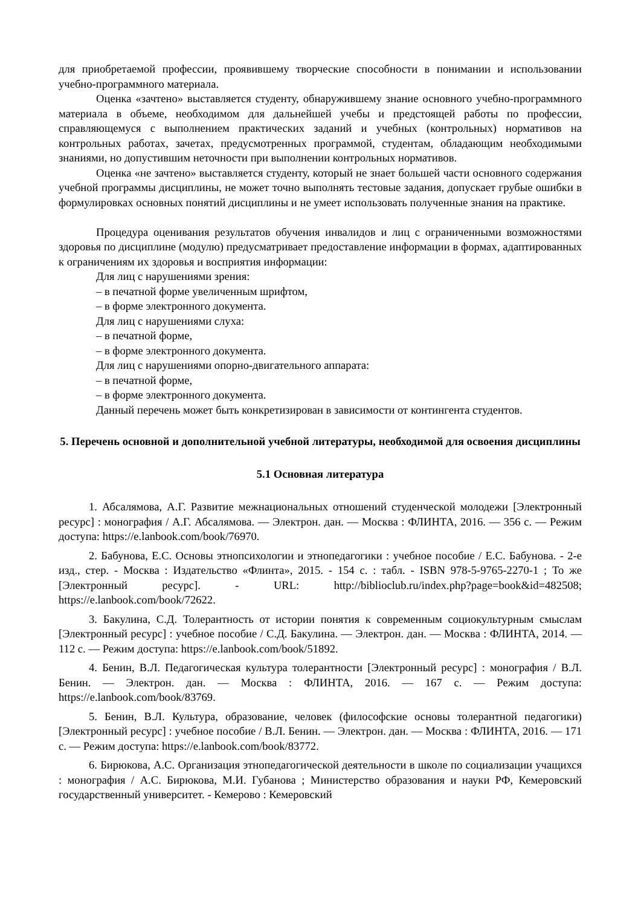для приобретаемой профессии, проявившему творческие способности в понимании и использовании учебно-программного материала.
Оценка «зачтено» выставляется студенту, обнаружившему знание основного учебно-программного материала в объеме, необходимом для дальнейшей учебы и предстоящей работы по профессии, справляющемуся с выполнением практических заданий и учебных (контрольных) нормативов на контрольных работах, зачетах, предусмотренных программой, студентам, обладающим необходимыми знаниями, но допустившим неточности при выполнении контрольных нормативов.
Оценка «не зачтено» выставляется студенту, который не знает большей части основного содержания учебной программы дисциплины, не может точно выполнять тестовые задания, допускает грубые ошибки в формулировках основных понятий дисциплины и не умеет использовать полученные знания на практике.
Процедура оценивания результатов обучения инвалидов и лиц с ограниченными возможностями здоровья по дисциплине (модулю) предусматривает предоставление информации в формах, адаптированных к ограничениям их здоровья и восприятия информации:
Для лиц с нарушениями зрения:
– в печатной форме увеличенным шрифтом,
– в форме электронного документа.
Для лиц с нарушениями слуха:
– в печатной форме,
– в форме электронного документа.
Для лиц с нарушениями опорно-двигательного аппарата:
– в печатной форме,
– в форме электронного документа.
Данный перечень может быть конкретизирован в зависимости от контингента студентов.
5. Перечень основной и дополнительной учебной литературы, необходимой для освоения дисциплины
5.1 Основная литература
1. Абсалямова, А.Г. Развитие межнациональных отношений студенческой молодежи [Электронный ресурс] : монография / А.Г. Абсалямова. — Электрон. дан. — Москва : ФЛИНТА, 2016. — 356 с. — Режим доступа: https://e.lanbook.com/book/76970.
2. Бабунова, Е.С. Основы этнопсихологии и этнопедагогики : учебное пособие / Е.С. Бабунова. - 2-е изд., стер. - Москва : Издательство «Флинта», 2015. - 154 с. : табл. - ISBN 978-5-9765-2270-1 ; То же [Электронный ресурс]. - URL: http://biblioclub.ru/index.php?page=book&id=482508; https://e.lanbook.com/book/72622.
3. Бакулина, С.Д. Толерантность от истории понятия к современным социокультурным смыслам [Электронный ресурс] : учебное пособие / С.Д. Бакулина. — Электрон. дан. — Москва : ФЛИНТА, 2014. — 112 с. — Режим доступа: https://e.lanbook.com/book/51892.
4. Бенин, В.Л. Педагогическая культура толерантности [Электронный ресурс] : монография / В.Л. Бенин. — Электрон. дан. — Москва : ФЛИНТА, 2016. — 167 с. — Режим доступа: https://e.lanbook.com/book/83769.
5. Бенин, В.Л. Культура, образование, человек (философские основы толерантной педагогики) [Электронный ресурс] : учебное пособие / В.Л. Бенин. — Электрон. дан. — Москва : ФЛИНТА, 2016. — 171 с. — Режим доступа: https://e.lanbook.com/book/83772.
6. Бирюкова, А.С. Организация этнопедагогической деятельности в школе по социализации учащихся : монография / А.С. Бирюкова, М.И. Губанова ; Министерство образования и науки РФ, Кемеровский государственный университет. - Кемерово : Кемеровский